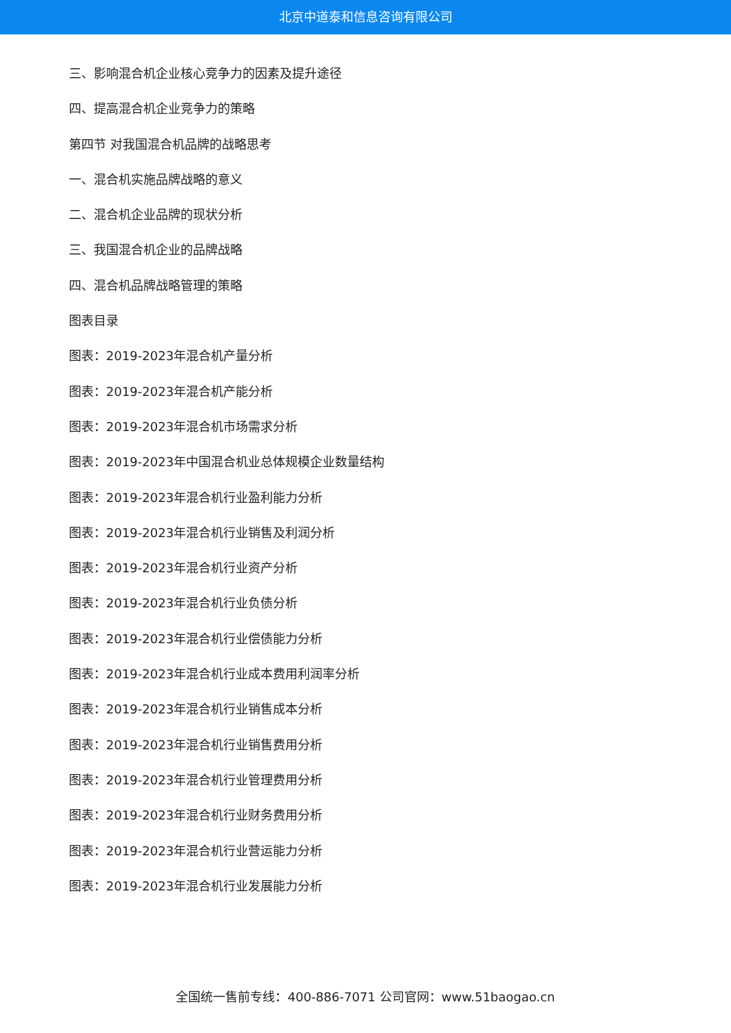北京中道泰和信息咨询有限公司
三、影响混合机企业核心竞争力的因素及提升途径
四、提高混合机企业竞争力的策略
第四节 对我国混合机品牌的战略思考
一、混合机实施品牌战略的意义
二、混合机企业品牌的现状分析
三、我国混合机企业的品牌战略
四、混合机品牌战略管理的策略
图表目录
图表：2019-2023年混合机产量分析
图表：2019-2023年混合机产能分析
图表：2019-2023年混合机市场需求分析
图表：2019-2023年中国混合机业总体规模企业数量结构
图表：2019-2023年混合机行业盈利能力分析
图表：2019-2023年混合机行业销售及利润分析
图表：2019-2023年混合机行业资产分析
图表：2019-2023年混合机行业负债分析
图表：2019-2023年混合机行业偿债能力分析
图表：2019-2023年混合机行业成本费用利润率分析
图表：2019-2023年混合机行业销售成本分析
图表：2019-2023年混合机行业销售费用分析
图表：2019-2023年混合机行业管理费用分析
图表：2019-2023年混合机行业财务费用分析
图表：2019-2023年混合机行业营运能力分析
图表：2019-2023年混合机行业发展能力分析
全国统一售前专线：400-886-7071 公司官网：www.51baogao.cn